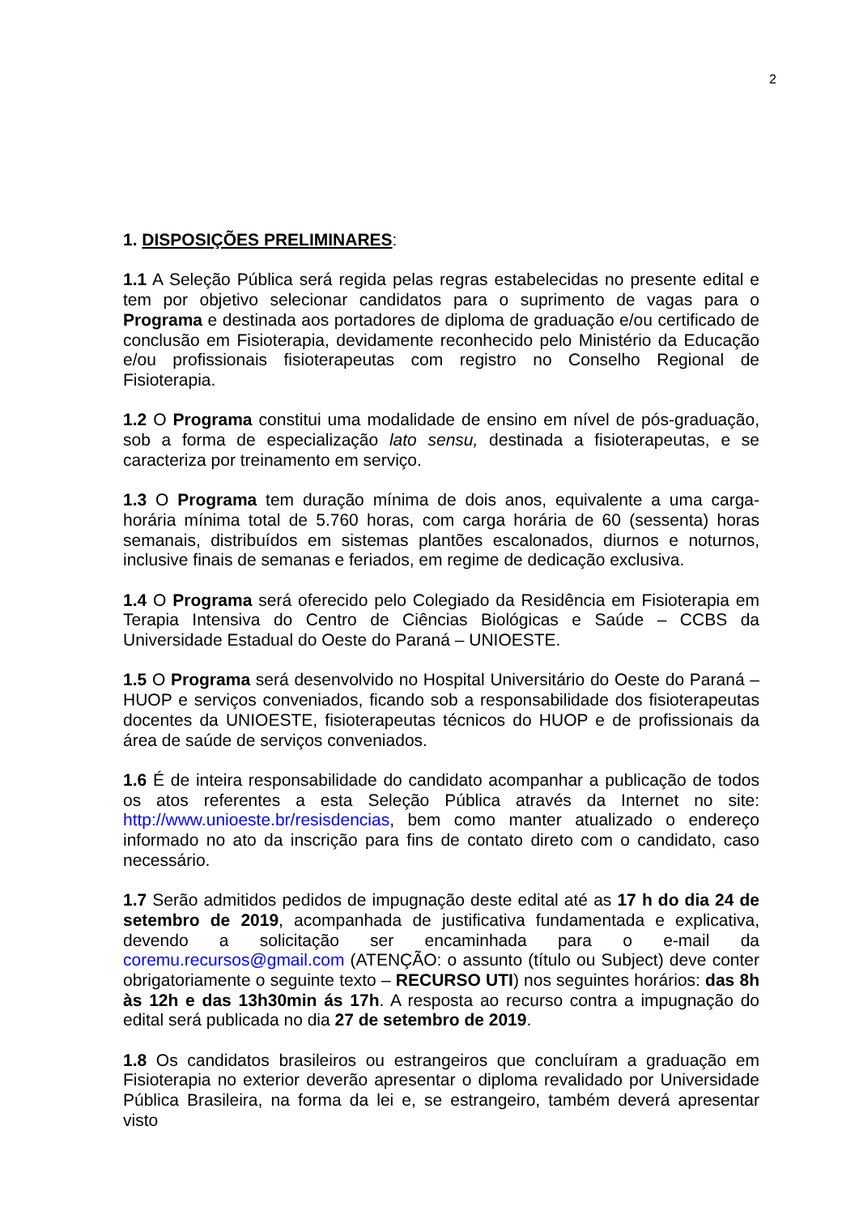2
1. DISPOSIÇÕES PRELIMINARES:
1.1 A Seleção Pública será regida pelas regras estabelecidas no presente edital e tem por objetivo selecionar candidatos para o suprimento de vagas para o Programa e destinada aos portadores de diploma de graduação e/ou certificado de conclusão em Fisioterapia, devidamente reconhecido pelo Ministério da Educação e/ou profissionais fisioterapeutas com registro no Conselho Regional de Fisioterapia.
1.2 O Programa constitui uma modalidade de ensino em nível de pós-graduação, sob a forma de especialização lato sensu, destinada a fisioterapeutas, e se caracteriza por treinamento em serviço.
1.3 O Programa tem duração mínima de dois anos, equivalente a uma carga-horária mínima total de 5.760 horas, com carga horária de 60 (sessenta) horas semanais, distribuídos em sistemas plantões escalonados, diurnos e noturnos, inclusive finais de semanas e feriados, em regime de dedicação exclusiva.
1.4 O Programa será oferecido pelo Colegiado da Residência em Fisioterapia em Terapia Intensiva do Centro de Ciências Biológicas e Saúde – CCBS da Universidade Estadual do Oeste do Paraná – UNIOESTE.
1.5 O Programa será desenvolvido no Hospital Universitário do Oeste do Paraná – HUOP e serviços conveniados, ficando sob a responsabilidade dos fisioterapeutas docentes da UNIOESTE, fisioterapeutas técnicos do HUOP e de profissionais da área de saúde de serviços conveniados.
1.6 É de inteira responsabilidade do candidato acompanhar a publicação de todos os atos referentes a esta Seleção Pública através da Internet no site: http://www.unioeste.br/resisdencias, bem como manter atualizado o endereço informado no ato da inscrição para fins de contato direto com o candidato, caso necessário.
1.7 Serão admitidos pedidos de impugnação deste edital até as 17 h do dia 24 de setembro de 2019, acompanhada de justificativa fundamentada e explicativa, devendo a solicitação ser encaminhada para o e-mail da coremu.recursos@gmail.com (ATENÇÃO: o assunto (título ou Subject) deve conter obrigatoriamente o seguinte texto – RECURSO UTI) nos seguintes horários: das 8h às 12h e das 13h30min ás 17h. A resposta ao recurso contra a impugnação do edital será publicada no dia 27 de setembro de 2019.
1.8 Os candidatos brasileiros ou estrangeiros que concluíram a graduação em Fisioterapia no exterior deverão apresentar o diploma revalidado por Universidade Pública Brasileira, na forma da lei e, se estrangeiro, também deverá apresentar visto